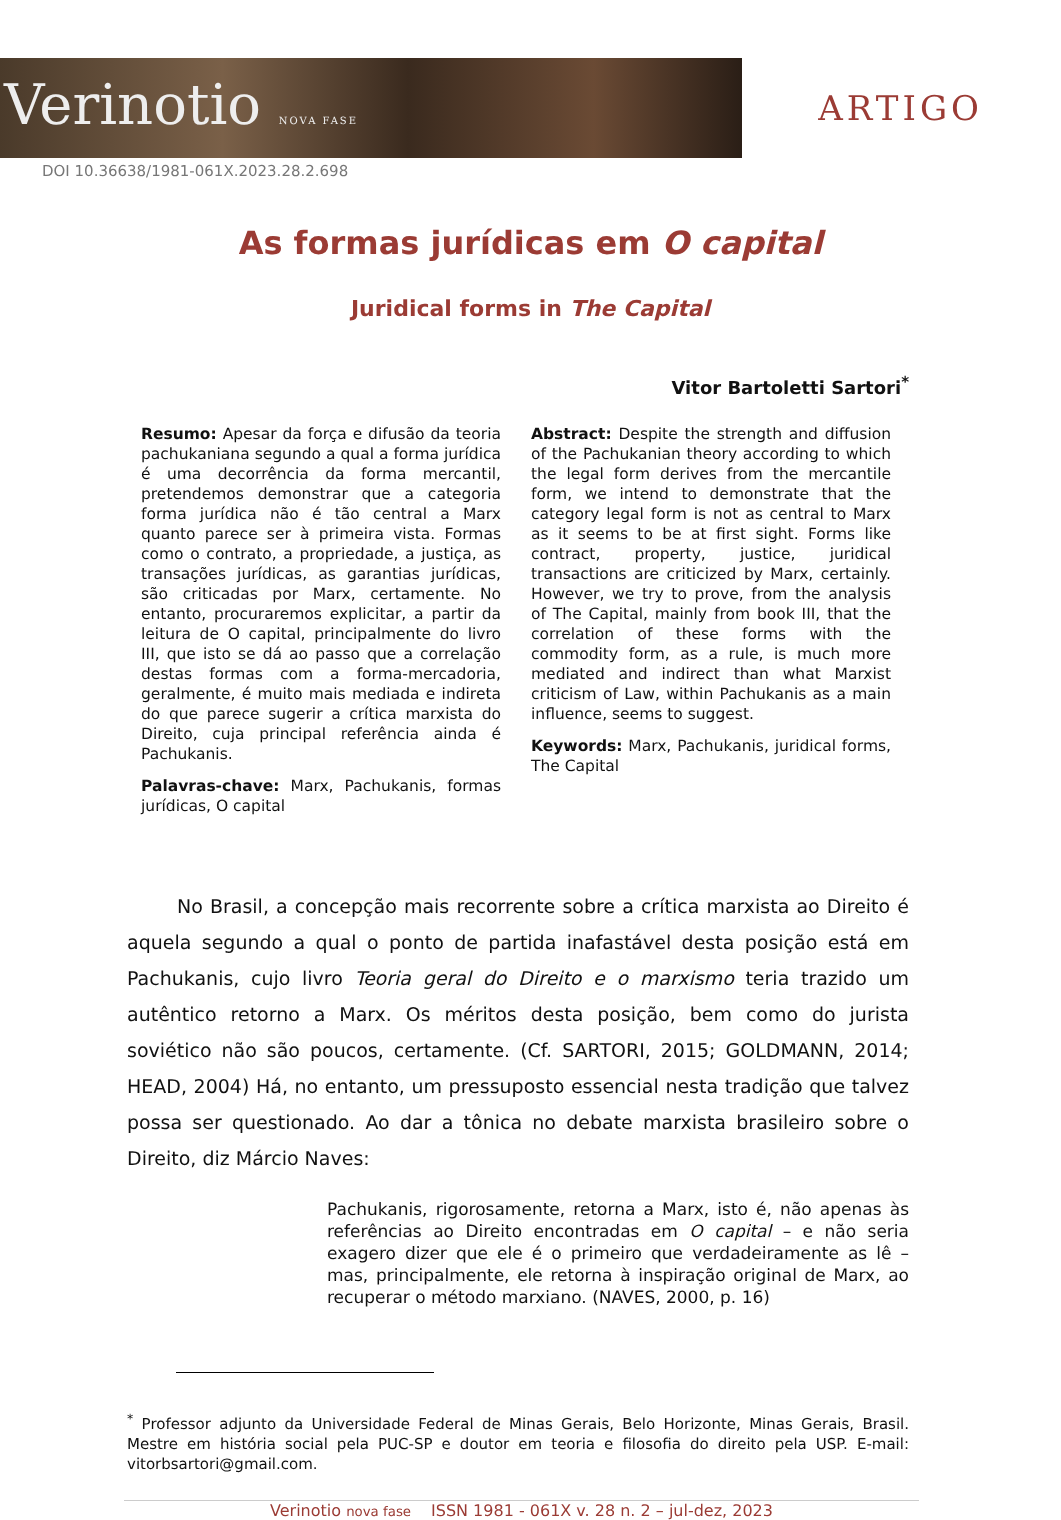Verinotio NOVA FASE
ARTIGO
DOI 10.36638/1981-061X.2023.28.2.698
As formas jurídicas em O capital
Juridical forms in The Capital
Vitor Bartoletti Sartori<sup>*</sup>
Resumo: Apesar da força e difusão da teoria pachukaniana segundo a qual a forma jurídica é uma decorrência da forma mercantil, pretendemos demonstrar que a categoria forma jurídica não é tão central a Marx quanto parece ser à primeira vista. Formas como o contrato, a propriedade, a justiça, as transações jurídicas, as garantias jurídicas, são criticadas por Marx, certamente. No entanto, procuraremos explicitar, a partir da leitura de O capital, principalmente do livro III, que isto se dá ao passo que a correlação destas formas com a forma-mercadoria, geralmente, é muito mais mediada e indireta do que parece sugerir a crítica marxista do Direito, cuja principal referência ainda é Pachukanis.
Palavras-chave: Marx, Pachukanis, formas jurídicas, O capital
Abstract: Despite the strength and diffusion of the Pachukanian theory according to which the legal form derives from the mercantile form, we intend to demonstrate that the category legal form is not as central to Marx as it seems to be at first sight. Forms like contract, property, justice, juridical transactions are criticized by Marx, certainly. However, we try to prove, from the analysis of The Capital, mainly from book III, that the correlation of these forms with the commodity form, as a rule, is much more mediated and indirect than what Marxist criticism of Law, within Pachukanis as a main influence, seems to suggest.
Keywords: Marx, Pachukanis, juridical forms, The Capital
No Brasil, a concepção mais recorrente sobre a crítica marxista ao Direito é aquela segundo a qual o ponto de partida inafastável desta posição está em Pachukanis, cujo livro Teoria geral do Direito e o marxismo teria trazido um autêntico retorno a Marx. Os méritos desta posição, bem como do jurista soviético não são poucos, certamente. (Cf. SARTORI, 2015; GOLDMANN, 2014; HEAD, 2004) Há, no entanto, um pressuposto essencial nesta tradição que talvez possa ser questionado. Ao dar a tônica no debate marxista brasileiro sobre o Direito, diz Márcio Naves:
Pachukanis, rigorosamente, retorna a Marx, isto é, não apenas às referências ao Direito encontradas em O capital – e não seria exagero dizer que ele é o primeiro que verdadeiramente as lê – mas, principalmente, ele retorna à inspiração original de Marx, ao recuperar o método marxiano. (NAVES, 2000, p. 16)
<sup>*</sup> Professor adjunto da Universidade Federal de Minas Gerais, Belo Horizonte, Minas Gerais, Brasil. Mestre em história social pela PUC-SP e doutor em teoria e filosofia do direito pela USP. E-mail: vitorbsartori@gmail.com.
Verinotio nova fase ISSN 1981 - 061X v. 28 n. 2 – jul-dez, 2023